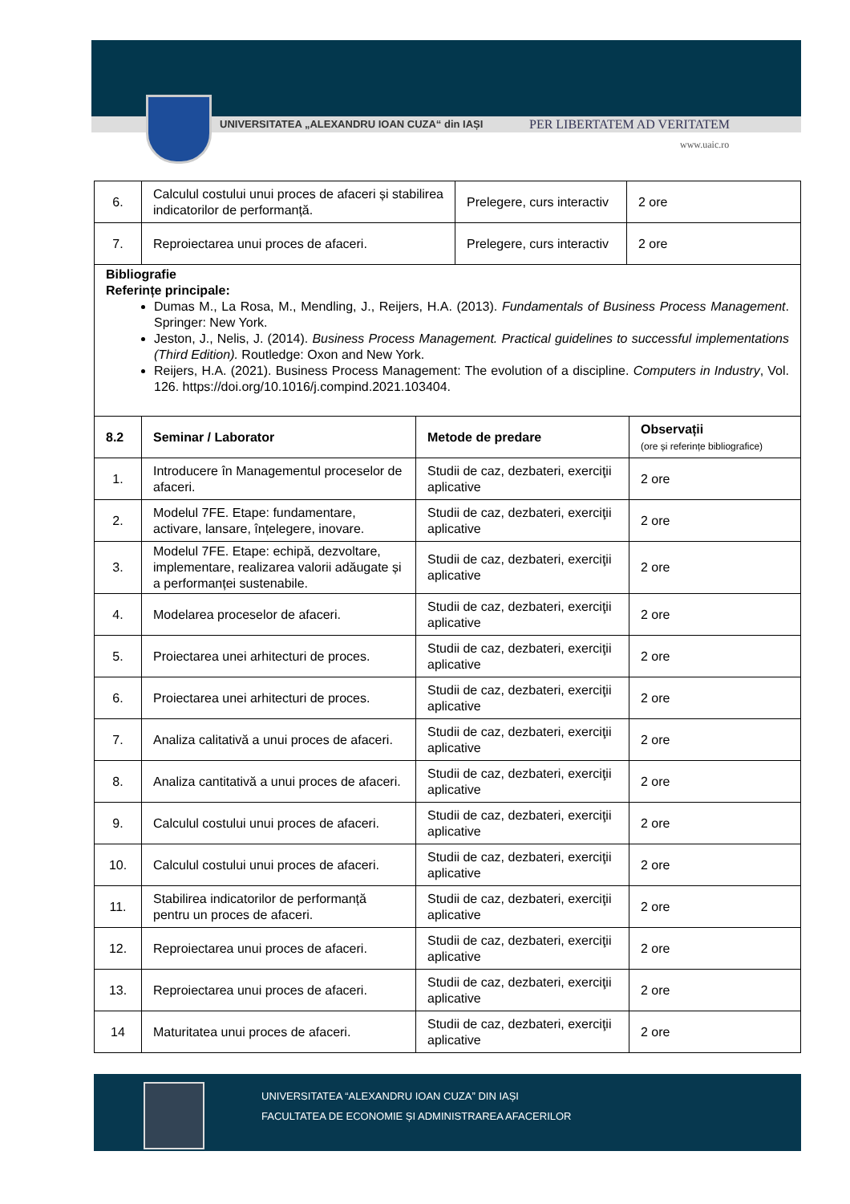UNIVERSITATEA „ALEXANDRU IOAN CUZA“ din IAȘI
PER LIBERTATEM AD VERITATEM
www.uaic.ro
| 6. | Calculul costului unui proces de afaceri și stabilirea indicatorilor de performanță. | Prelegere, curs interactiv | 2 ore |
| 7. | Reproiectarea unui proces de afaceri. | Prelegere, curs interactiv | 2 ore |
| Bibliografie Referințe principale: Dumas M., La Rosa, M., Mendling, J., Reijers, H.A. (2013). Fundamentals of Business Process Management . Springer: New York. Jeston, J., Nelis, J. (2014). Business Process Management. Practical guidelines to successful implementations (Third Edition). Routledge: Oxon and New York. Reijers, H.A. (2021). Business Process Management: The evolution of a discipline. Computers in Industry , Vol. 126. https://doi.org/10.1016/j.compind.2021.103404. | | | |
| 8.2 | Seminar / Laborator | Metode de predare | Observații (ore și referințe bibliografice) |
| --- | --- | --- | --- |
| 1. | Introducere în Managementul proceselor de afaceri. | Studii de caz, dezbateri, exerciţii aplicative | 2 ore |
| 2. | Modelul 7FE. Etape: fundamentare, activare, lansare, înțelegere, inovare. | Studii de caz, dezbateri, exerciţii aplicative | 2 ore |
| 3. | Modelul 7FE. Etape: echipă, dezvoltare, implementare, realizarea valorii adăugate și a performanței sustenabile. | Studii de caz, dezbateri, exerciţii aplicative | 2 ore |
| 4. | Modelarea proceselor de afaceri. | Studii de caz, dezbateri, exerciţii aplicative | 2 ore |
| 5. | Proiectarea unei arhitecturi de proces. | Studii de caz, dezbateri, exerciţii aplicative | 2 ore |
| 6. | Proiectarea unei arhitecturi de proces. | Studii de caz, dezbateri, exerciţii aplicative | 2 ore |
| 7. | Analiza calitativă a unui proces de afaceri. | Studii de caz, dezbateri, exerciţii aplicative | 2 ore |
| 8. | Analiza cantitativă a unui proces de afaceri. | Studii de caz, dezbateri, exerciţii aplicative | 2 ore |
| 9. | Calculul costului unui proces de afaceri. | Studii de caz, dezbateri, exerciţii aplicative | 2 ore |
| 10. | Calculul costului unui proces de afaceri. | Studii de caz, dezbateri, exerciţii aplicative | 2 ore |
| 11. | Stabilirea indicatorilor de performanță pentru un proces de afaceri. | Studii de caz, dezbateri, exerciţii aplicative | 2 ore |
| 12. | Reproiectarea unui proces de afaceri. | Studii de caz, dezbateri, exerciţii aplicative | 2 ore |
| 13. | Reproiectarea unui proces de afaceri. | Studii de caz, dezbateri, exerciţii aplicative | 2 ore |
| 14 | Maturitatea unui proces de afaceri. | Studii de caz, dezbateri, exerciţii aplicative | 2 ore |
UNIVERSITATEA “ALEXANDRU IOAN CUZA” DIN IAȘI
FACULTATEA DE ECONOMIE ȘI ADMINISTRAREA AFACERILOR